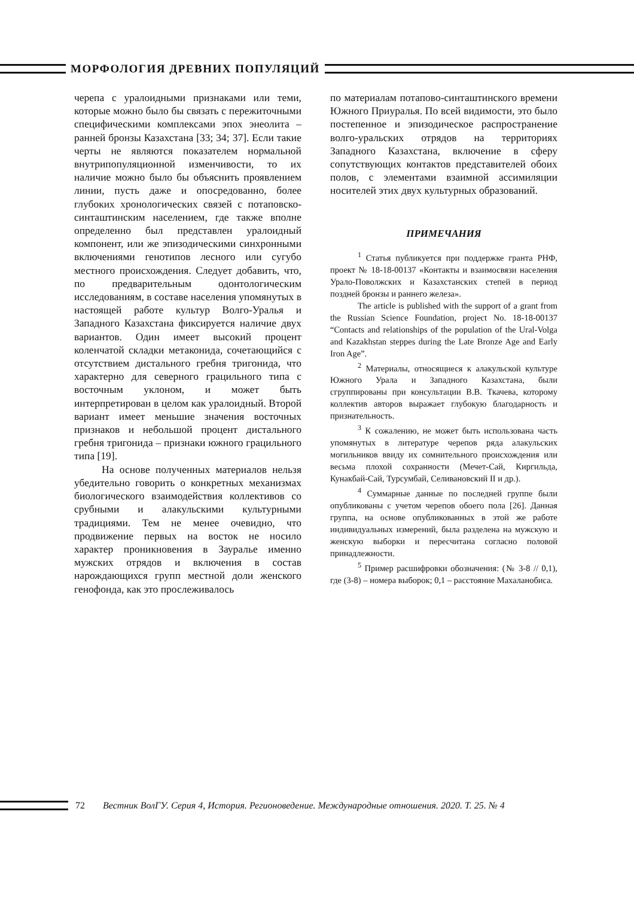МОРФОЛОГИЯ ДРЕВНИХ ПОПУЛЯЦИЙ
черепа с уралоидными признаками или теми, которые можно было бы связать с пережиточными специфическими комплексами эпох энеолита – ранней бронзы Казахстана [33; 34; 37]. Если такие черты не являются показателем нормальной внутрипопуляционной изменчивости, то их наличие можно было бы объяснить проявлением линии, пусть даже и опосредованно, более глубоких хронологических связей с потаповско-синташтинским населением, где также вполне определенно был представлен уралоидный компонент, или же эпизодическими синхронными включениями генотипов лесного или сугубо местного происхождения. Следует добавить, что, по предварительным одонтологическим исследованиям, в составе населения упомянутых в настоящей работе культур Волго-Уралья и Западного Казахстана фиксируется наличие двух вариантов. Один имеет высокий процент коленчатой складки метаконида, сочетающийся с отсутствием дистального гребня тригонида, что характерно для северного грацильного типа с восточным уклоном, и может быть интерпретирован в целом как уралоидный. Второй вариант имеет меньшие значения восточных признаков и небольшой процент дистального гребня тригонида – признаки южного грацильного типа [19].
На основе полученных материалов нельзя убедительно говорить о конкретных механизмах биологического взаимодействия коллективов со срубными и алакульскими культурными традициями. Тем не менее очевидно, что продвижение первых на восток не носило характер проникновения в Зауралье именно мужских отрядов и включения в состав нарождающихся групп местной доли женского генофонда, как это прослеживалось
по материалам потапово-синташтинского времени Южного Приуралья. По всей видимости, это было постепенное и эпизодическое распространение волго-уральских отрядов на территориях Западного Казахстана, включение в сферу сопутствующих контактов представителей обоих полов, с элементами взаимной ассимиляции носителей этих двух культурных образований.
ПРИМЕЧАНИЯ
<sup>1</sup> Статья публикуется при поддержке гранта РНФ, проект № 18-18-00137 «Контакты и взаимосвязи населения Урало-Поволжских и Казахстанских степей в период поздней бронзы и раннего железа».
The article is published with the support of a grant from the Russian Science Foundation, project No. 18-18-00137 “Contacts and relationships of the population of the Ural-Volga and Kazakhstan steppes during the Late Bronze Age and Early Iron Age”.
<sup>2</sup> Материалы, относящиеся к алакульской культуре Южного Урала и Западного Казахстана, были сгруппированы при консультации В.В. Ткачева, которому коллектив авторов выражает глубокую благодарность и признательность.
<sup>3</sup> К сожалению, не может быть использована часть упомянутых в литературе черепов ряда алакульских могильников ввиду их сомнительного происхождения или весьма плохой сохранности (Мечет-Сай, Киргильда, Кунакбай-Сай, Турсумбай, Селивановский II и др.).
<sup>4</sup> Суммарные данные по последней группе были опубликованы с учетом черепов обоего пола [26]. Данная группа, на основе опубликованных в этой же работе индивидуальных измерений, была разделена на мужскую и женскую выборки и пересчитана согласно половой принадлежности.
<sup>5</sup> Пример расшифровки обозначения: (№ 3-8 // 0,1), где (3-8) – номера выборок; 0,1 – расстояние Махаланобиса.
72 Вестник ВолГУ. Серия 4, История. Регионоведение. Международные отношения. 2020. Т. 25. № 4